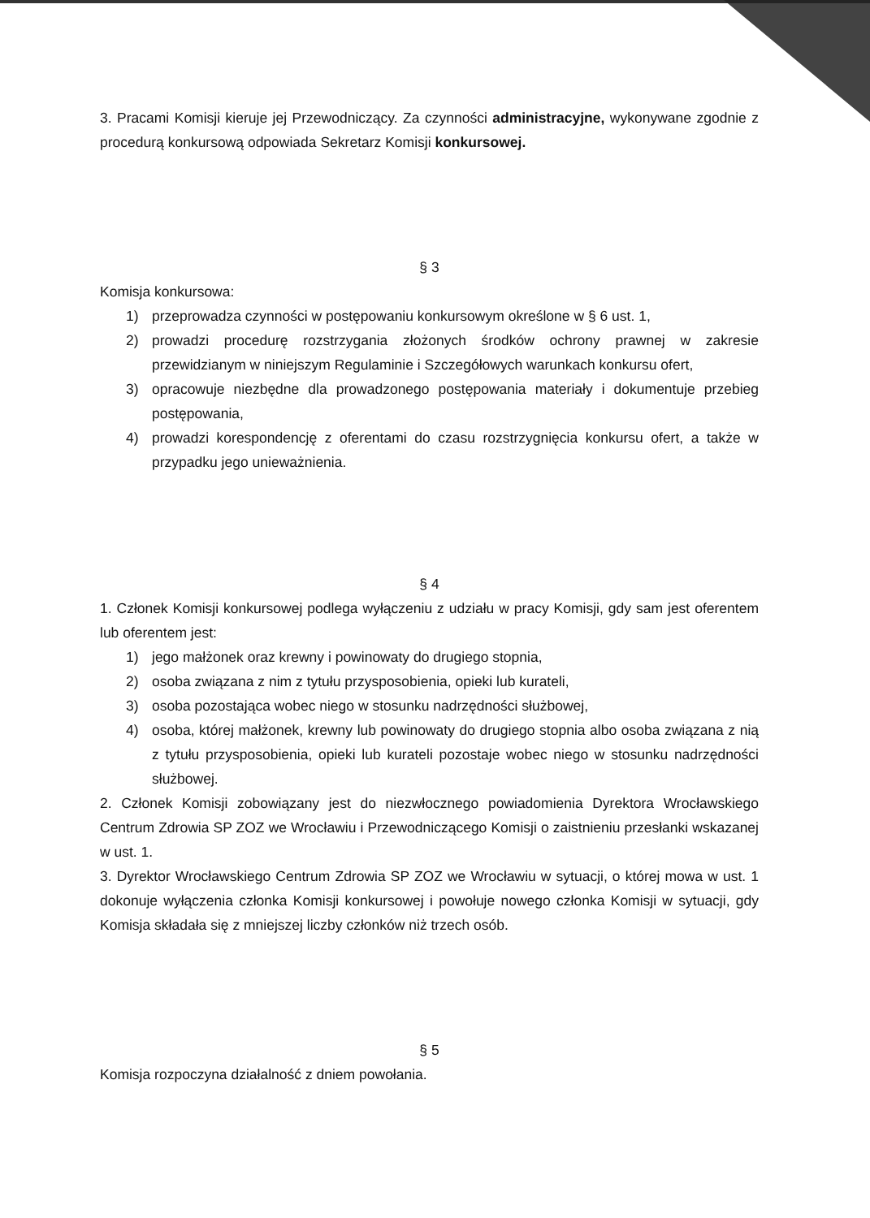3. Pracami Komisji kieruje jej Przewodniczący. Za czynności administracyjne, wykonywane zgodnie z procedurą konkursową odpowiada Sekretarz Komisji konkursowej.
§ 3
Komisja konkursowa:
1) przeprowadza czynności w postępowaniu konkursowym określone w § 6 ust. 1,
2) prowadzi procedurę rozstrzygania złożonych środków ochrony prawnej w zakresie przewidzianym w niniejszym Regulaminie i Szczegółowych warunkach konkursu ofert,
3) opracowuje niezbędne dla prowadzonego postępowania materiały i dokumentuje przebieg postępowania,
4) prowadzi korespondencję z oferentami do czasu rozstrzygnięcia konkursu ofert, a także w przypadku jego unieważnienia.
§ 4
1. Członek Komisji konkursowej podlega wyłączeniu z udziału w pracy Komisji, gdy sam jest oferentem lub oferentem jest:
1) jego małżonek oraz krewny i powinowaty do drugiego stopnia,
2) osoba związana z nim z tytułu przysposobienia, opieki lub kurateli,
3) osoba pozostająca wobec niego w stosunku nadrzędności służbowej,
4) osoba, której małżonek, krewny lub powinowaty do drugiego stopnia albo osoba związana z nią z tytułu przysposobienia, opieki lub kurateli pozostaje wobec niego w stosunku nadrzędności służbowej.
2. Członek Komisji zobowiązany jest do niezwłocznego powiadomienia Dyrektora Wrocławskiego Centrum Zdrowia SP ZOZ we Wrocławiu i Przewodniczącego Komisji o zaistnieniu przesłanki wskazanej w ust. 1.
3. Dyrektor Wrocławskiego Centrum Zdrowia SP ZOZ we Wrocławiu w sytuacji, o której mowa w ust. 1 dokonuje wyłączenia członka Komisji konkursowej i powołuje nowego członka Komisji w sytuacji, gdy Komisja składała się z mniejszej liczby członków niż trzech osób.
§ 5
Komisja rozpoczyna działalność z dniem powołania.